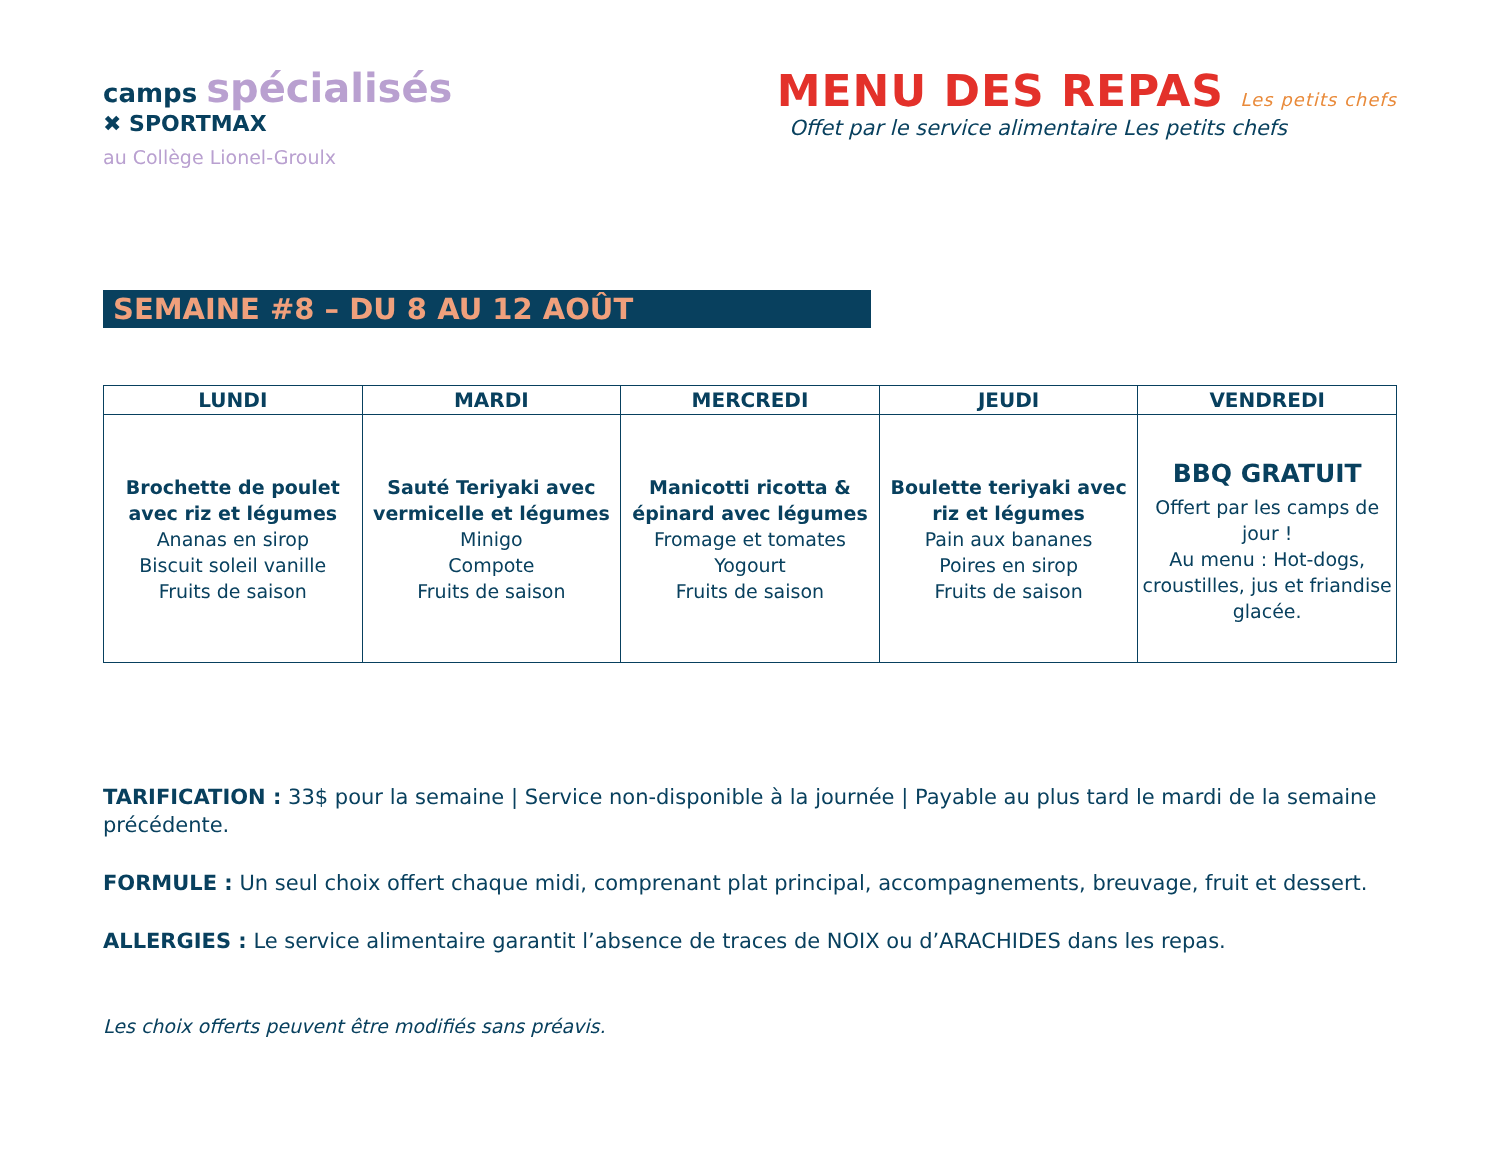camps spécialisés
✖ SPORTMAX
au Collège Lionel-Groulx
MENU DES REPAS Les petits chefs
Offet par le service alimentaire Les petits chefs
SEMAINE #8 – DU 8 AU 12 AOÛT
| LUNDI | MARDI | MERCREDI | JEUDI | VENDREDI |
| --- | --- | --- | --- | --- |
| Brochette de poulet avec riz et légumes Ananas en sirop Biscuit soleil vanille Fruits de saison | Sauté Teriyaki avec vermicelle et légumes Minigo Compote Fruits de saison | Manicotti ricotta & épinard avec légumes Fromage et tomates Yogourt Fruits de saison | Boulette teriyaki avec riz et légumes Pain aux bananes Poires en sirop Fruits de saison | BBQ GRATUIT Offert par les camps de jour ! Au menu : Hot-dogs, croustilles, jus et friandise glacée. |
TARIFICATION : 33$ pour la semaine | Service non-disponible à la journée | Payable au plus tard le mardi de la semaine précédente.
FORMULE : Un seul choix offert chaque midi, comprenant plat principal, accompagnements, breuvage, fruit et dessert.
ALLERGIES : Le service alimentaire garantit l’absence de traces de NOIX ou d’ARACHIDES dans les repas.
Les choix offerts peuvent être modifiés sans préavis.